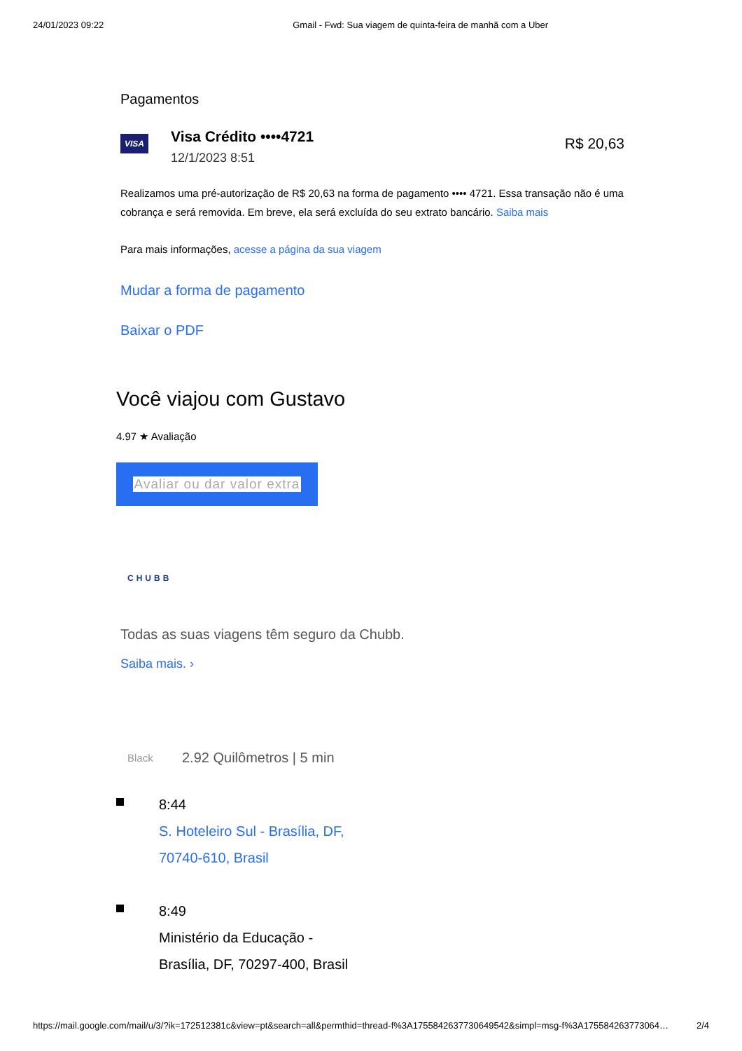24/01/2023 09:22 Gmail - Fwd: Sua viagem de quinta-feira de manhã com a Uber
Pagamentos
VISA
Visa Crédito ••••4721
12/1/2023 8:51
R$ 20,63
Realizamos uma pré-autorização de R$ 20,63 na forma de pagamento •••• 4721. Essa transação não é uma cobrança e será removida. Em breve, ela será excluída do seu extrato bancário. Saiba mais
Para mais informações, acesse a página da sua viagem
Mudar a forma de pagamento
Baixar o PDF
Você viajou com Gustavo
4.97 ★ Avaliação
Avaliar ou dar valor extra
CHUBB
Todas as suas viagens têm seguro da Chubb.
Saiba mais. ›
Black 2.92 Quilômetros | 5 min
8:44
S. Hoteleiro Sul - Brasília, DF,
70740-610, Brasil
8:49
Ministério da Educação -
Brasília, DF, 70297-400, Brasil
https://mail.google.com/mail/u/3/?ik=172512381c&view=pt&search=all&permthid=thread-f%3A1755842637730649542&simpl=msg-f%3A175584263773064… 2/4